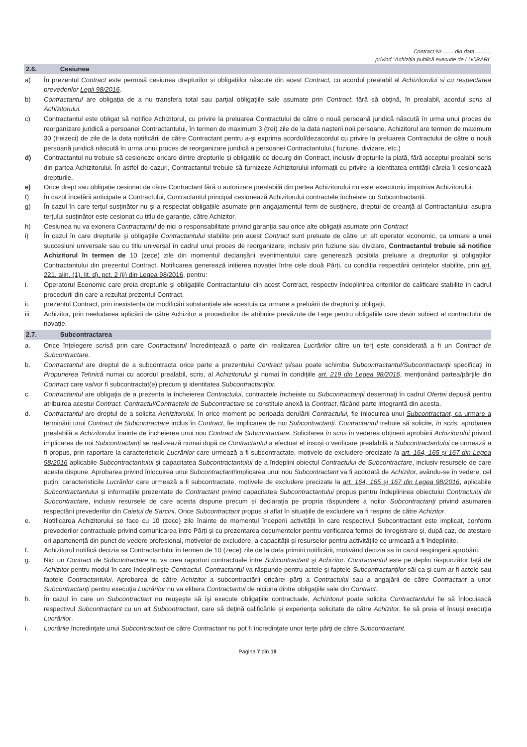Contract Nr.........din data ..........
privind "Achiziția publică executie de LUCRARI"
2.6. Cesiunea
a) În prezentul Contract este permisă cesiunea drepturilor și obligațiilor născute din acest Contract, cu acordul prealabil al Achizitorului si cu respectarea prevederilor Legii 98/2016.
b) Contractantul are obligaţia de a nu transfera total sau parţial obligaţiile sale asumate prin Contract, fără să obţină, în prealabil, acordul scris al Achizitorului.
c) Contractantul este obligat să notifice Achizitorul, cu privire la preluarea Contractului de către o nouă persoană juridică născută în urma unui proces de reorganizare juridică a persoanei Contractantului, în termen de maximum 3 (trei) zile de la data nașterii noii persoane. Achizitorul are termen de maximum 30 (treizeci) de zile de la data notificării de către Contractant pentru a-și exprima acordul/dezacordul cu privire la preluarea Contractului de către o nouă persoană juridică născută în urma unui proces de reorganizare juridică a persoanei Contractantului.( fuziune, divizare, etc.)
d) Contractantul nu trebuie să cesioneze oricare dintre drepturile și obligațiile ce decurg din Contract, inclusiv drepturile la plată, fără acceptul prealabil scris din partea Achizitorului. În astfel de cazuri, Contractantul trebuie să furnizeze Achizitorului informații cu privire la identitatea entității căreia îi cesionează drepturile.
e) Orice drept sau obligație cesionat de către Contractant fără o autorizare prealabilă din partea Achizitorului nu este executoriu împotriva Achizitorului.
f) În cazul încetării anticipate a Contractului, Contractantul principal cesionează Achizitorului contractele încheiate cu Subcontractanții.
g) În cazul în care terțul susținător nu și-a respectat obligațiile asumate prin angajamentul ferm de susținere, dreptul de creanță al Contractantului asupra terțului susținător este cesionat cu titlu de garanție, către Achizitor.
h) Cesiunea nu va exonera Contractantul de nici o responsabilitate privind garanţia sau orice alte obligaţii asumate prin Contract
i) În cazul în care drepturile şi obligaţiile Contractantului stabilite prin acest Contract sunt preluate de către un alt operator economic, ca urmare a unei succesiuni universale sau cu titlu universal în cadrul unui proces de reorganizare, inclusiv prin fuziune sau divizare, Contractantul trebuie să notifice Achizitorul în termen de 10 (zece) zile din momentul declanșării evenimentului care generează posibila preluare a drepturilor și obligațiilor Contractantului din prezentul Contract. Notificarea generează inițierea novației între cele două Părți, cu condiția respectării cerințelor stabilite, prin art. 221, alin. (1), lit. d), pct. 2 (ii) din Legea 98/2016, pentru:
i. Operatorul Economic care preia drepturile și obligațiile Contractantului din acest Contract, respectiv îndeplinirea criteriilor de calificare stabilite în cadrul procedurii din care a rezultat prezentul Contract,
ii. prezentul Contract, prin inexistența de modificări substanțiale ale acestuia ca urmare a preluării de drepturi și obligații,
iii. Achizitor, prin neeludarea aplicării de către Achizitor a procedurilor de atribuire prevăzute de Lege pentru obligațiile care devin subiect al contractului de novație.
2.7. Subcontractarea
a. Orice înțelegere scrisă prin care Contractantul încredințează o parte din realizarea Lucrărilor către un terț este considerată a fi un Contract de Subcontractare.
b. Contractantul are dreptul de a subcontracta orice parte a prezentului Contract şi/sau poate schimba Subcontractantul/Subcontractanţii specificaţi în Propunerea Tehnică numai cu acordul prealabil, scris, al Achizitorului şi numai în condiţiile art. 219 din Legea 98/2016, menţionând partea/părţile din Contract care va/vor fi subcontractat(e) precum şi identitatea Subcontractanţilor.
c. Contractantul are obligaţia de a prezenta la încheierea Contractului, contractele încheiate cu Subcontractanţii desemnaţi în cadrul Ofertei depusă pentru atribuirea acestui Contract. Contractul/Contractele de Subcontractare se constituie anexă la Contract, făcând parte integrantă din acesta.
d. Contractantul are dreptul de a solicita Achizitorului, în orice moment pe perioada derulării Contractului, fie înlocuirea unui Subcontractant, ca urmare a terminării unui Contract de Subcontractare inclus în Contract, fie implicarea de noi Subcontractanți. Contractantul trebuie să solicite, în scris, aprobarea prealabilă a Achizitorului înainte de încheierea unui nou Contract de Subcontractare. Solicitarea în scris în vederea obținerii aprobării Achizitorului privind implicarea de noi Subcontractanți se realizează numai după ce Contractantul a efectuat el însuși o verificare prealabilă a Subcontractantului ce urmează a fi propus, prin raportare la caracteristicile Lucrărilor care urmează a fi subcontractate, motivele de excludere precizate la art. 164, 165 și 167 din Legea 98/2016 aplicabile Subcontractantului și capacitatea Subcontractantului de a îndeplini obiectul Contractului de Subcontractare, inclusiv resursele de care acesta dispune. Aprobarea privind înlocuirea unui Subcontractant/implicarea unui nou Subcontractant va fi acordată de Achizitor, avându-se în vedere, cel puțin: caracteristicile Lucrărilor care urmează a fi subcontractate, motivele de excludere precizate la art. 164, 165 și 167 din Legea 98/2016, aplicabile Subcontractantului și informațiile prezentate de Contractant privind capacitatea Subcontractantului propus pentru îndeplinirea obiectului Contractului de Subcontractare, inclusiv resursele de care acesta dispune precum și declarația pe propria răspundere a noilor Subcontractanți privind asumarea respectării prevederilor din Caietul de Sarcini. Orice Subcontractant propus și aflat în situațiile de excludere va fi respins de către Achizitor.
e. Notificarea Achizitorului se face cu 10 (zece) zile înainte de momentul începerii activității în care respectivul Subcontractant este implicat, conform prevederilor contractuale privind comunicarea între Părți și cu prezentarea documentelor pentru verificarea formei de înregistrare și, după caz, de atestare ori apartenență din punct de vedere profesional, motivelor de excludere, a capacității și resurselor pentru activitățile ce urmează a fi îndeplinite.
f. Achizitorul notifică decizia sa Contractantului în termen de 10 (zece) zile de la data primirii notificării, motivând decizia sa în cazul respingerii aprobării.
g. Nici un Contract de Subcontractare nu va crea raporturi contractuale între Subcontractant şi Achizitor. Contractantul este pe deplin răspunzător faţă de Achizitor pentru modul în care îndeplineşte Contractul. Contractantul va răspunde pentru actele şi faptele Subcontractanţilor săi ca şi cum ar fi actele sau faptele Contractantului. Aprobarea de către Achizitor a subcontractării oricărei părţi a Contractului sau a angajării de către Contractant a unor Subcontractanţi pentru execuţia Lucrărilor nu va elibera Contractantul de niciuna dintre obligaţiile sale din Contract.
h. În cazul în care un Subcontractant nu reuşeşte să îşi execute obligaţiile contractuale, Achizitorul poate solicita Contractantului fie să înlocuiască respectivul Subcontractant cu un alt Subcontractant, care să deţină calificările şi experienţa solicitate de către Achizitor, fie să preia el însuşi execuţia Lucrărilor.
i. Lucrările încredinţate unui Subcontractant de către Contractant nu pot fi încredinţate unor terţe părţi de către Subcontractant.
Pagina 7 din 19